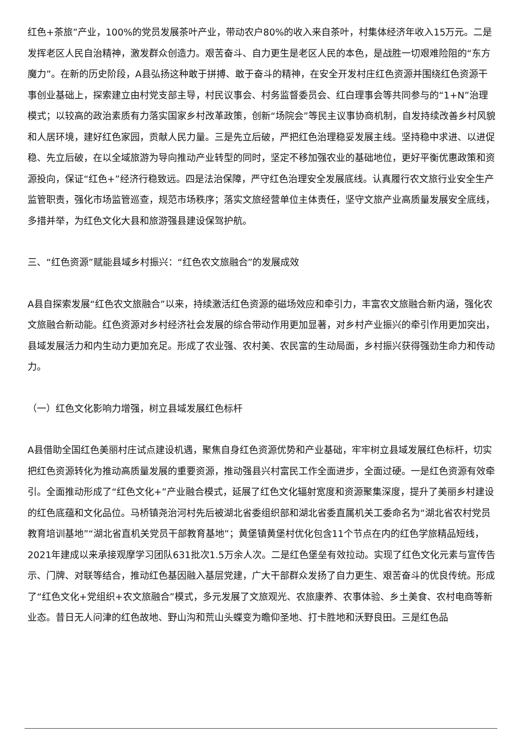红色+茶旅”产业，100%的党员发展茶叶产业，带动农户80%的收入来自茶叶，村集体经济年收入15万元。二是发挥老区人民自治精神，激发群众创造力。艰苦奋斗、自力更生是老区人民的本色，是战胜一切艰难险阻的“东方魔力”。在新的历史阶段，A县弘扬这种敢于拼搏、敢于奋斗的精神，在安全开发村庄红色资源并围绕红色资源干事创业基础上，探索建立由村党支部主导，村民议事会、村务监督委员会、红白理事会等共同参与的“1+N”治理模式；以较高的政治素质有力落实国家乡村改革政策，创新“场院会”等民主议事协商机制，自发持续改善乡村风貌和人居环境，建好红色家园，贡献人民力量。三是先立后破，严把红色治理稳妥发展主线。坚持稳中求进、以进促稳、先立后破，在以全域旅游为导向推动产业转型的同时，坚定不移加强农业的基础地位，更好平衡优惠政策和资源投向，保证“红色+”经济行稳致远。四是法治保障，严守红色治理安全发展底线。认真履行农文旅行业安全生产监管职责，强化市场监管巡查，规范市场秩序；落实文旅经营单位主体责任，坚守文旅产业高质量发展安全底线，多措并举，为红色文化大县和旅游强县建设保驾护航。
三、“红色资源”赋能县域乡村振兴：“红色农文旅融合”的发展成效
A县自探索发展“红色农文旅融合”以来，持续激活红色资源的磁场效应和牵引力，丰富农文旅融合新内涵，强化农文旅融合新动能。红色资源对乡村经济社会发展的综合带动作用更加显著，对乡村产业振兴的牵引作用更加突出，县域发展活力和内生动力更加充足。形成了农业强、农村美、农民富的生动局面，乡村振兴获得强劲生命力和传动力。
（一）红色文化影响力增强，树立县域发展红色标杆
A县借助全国红色美丽村庄试点建设机遇，聚焦自身红色资源优势和产业基础，牢牢树立县域发展红色标杆，切实把红色资源转化为推动高质量发展的重要资源，推动强县兴村富民工作全面进步，全面过硬。一是红色资源有效牵引。全面推动形成了“红色文化+”产业融合模式，延展了红色文化辐射宽度和资源聚集深度，提升了美丽乡村建设的红色底蕴和文化品位。马桥镇尧治河村先后被湖北省委组织部和湖北省委直属机关工委命名为“湖北省农村党员教育培训基地”“湖北省直机关党员干部教育基地”；黄堡镇黄堡村优化包含11个节点在内的红色学旅精品短线，2021年建成以来承接观摩学习团队631批次1.5万余人次。二是红色堡垒有效拉动。实现了红色文化元素与宣传告示、门牌、对联等结合，推动红色基因融入基层党建，广大干部群众发扬了自力更生、艰苦奋斗的优良传统。形成了“红色文化+党组织+农文旅融合”模式，多元发展了文旅观光、农旅康养、农事体验、乡土美食、农村电商等新业态。昔日无人问津的红色故地、野山沟和荒山头蝶变为瞻仰圣地、打卡胜地和沃野良田。三是红色品